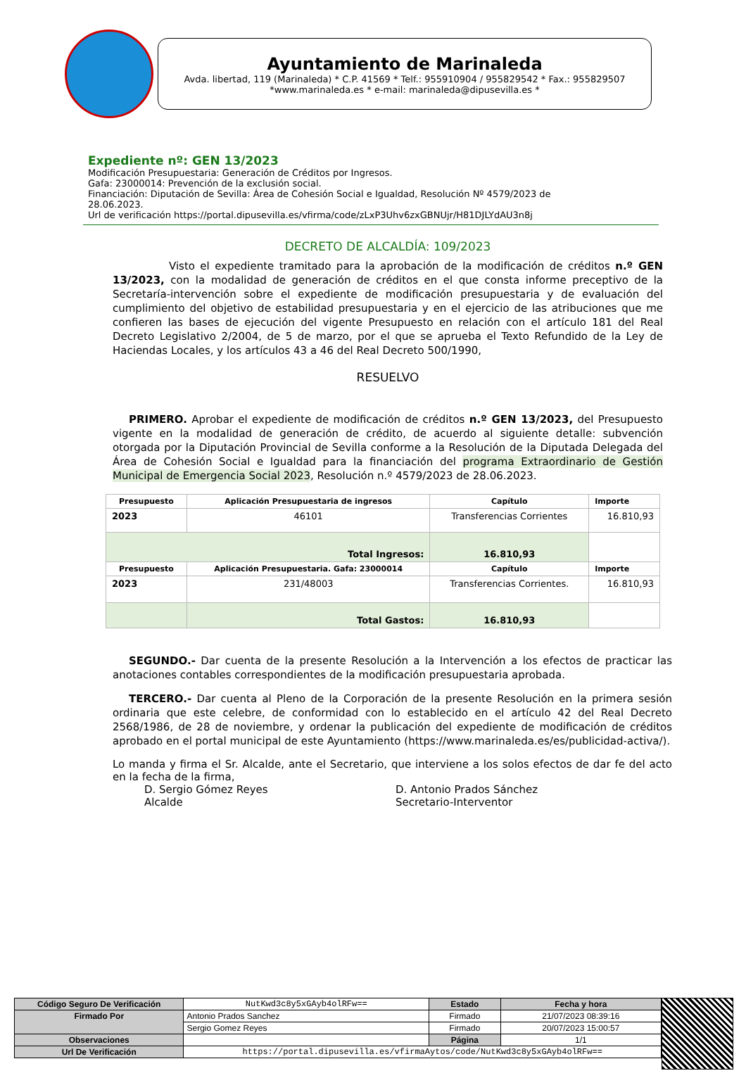Ayuntamiento de Marinaleda
Avda. libertad, 119 (Marinaleda) * C.P. 41569 * Telf.: 955910904 / 955829542 * Fax.: 955829507
*www.marinaleda.es * e-mail: marinaleda@dipusevilla.es *
Expediente nº: GEN 13/2023
Modificación Presupuestaria: Generación de Créditos por Ingresos.
Gafa: 23000014: Prevención de la exclusión social.
Financiación: Diputación de Sevilla: Área de Cohesión Social e Igualdad, Resolución Nº 4579/2023 de 28.06.2023.
Url de verificación https://portal.dipusevilla.es/vfirma/code/zLxP3Uhv6zxGBNUjr/H81DJLYdAU3n8j
DECRETO DE ALCALDÍA: 109/2023
Visto el expediente tramitado para la aprobación de la modificación de créditos n.º GEN 13/2023, con la modalidad de generación de créditos en el que consta informe preceptivo de la Secretaría-intervención sobre el expediente de modificación presupuestaria y de evaluación del cumplimiento del objetivo de estabilidad presupuestaria y en el ejercicio de las atribuciones que me confieren las bases de ejecución del vigente Presupuesto en relación con el artículo 181 del Real Decreto Legislativo 2/2004, de 5 de marzo, por el que se aprueba el Texto Refundido de la Ley de Haciendas Locales, y los artículos 43 a 46 del Real Decreto 500/1990,
RESUELVO
PRIMERO. Aprobar el expediente de modificación de créditos n.º GEN 13/2023, del Presupuesto vigente en la modalidad de generación de crédito, de acuerdo al siguiente detalle: subvención otorgada por la Diputación Provincial de Sevilla conforme a la Resolución de la Diputada Delegada del Área de Cohesión Social e Igualdad para la financiación del programa Extraordinario de Gestión Municipal de Emergencia Social 2023, Resolución n.º 4579/2023 de 28.06.2023.
| Presupuesto | Aplicación Presupuestaria de ingresos | Capítulo | Importe |
| --- | --- | --- | --- |
| 2023 | 46101 | Transferencias Corrientes | 16.810,93 |
| Total Ingresos: | | 16.810,93 | |
| Presupuesto | Aplicación Presupuestaria. Gafa: 23000014 | Capítulo | Importe |
| 2023 | 231/48003 | Transferencias Corrientes. | 16.810,93 |
| | Total Gastos: | 16.810,93 | |
SEGUNDO.- Dar cuenta de la presente Resolución a la Intervención a los efectos de practicar las anotaciones contables correspondientes de la modificación presupuestaria aprobada.
TERCERO.- Dar cuenta al Pleno de la Corporación de la presente Resolución en la primera sesión ordinaria que este celebre, de conformidad con lo establecido en el artículo 42 del Real Decreto 2568/1986, de 28 de noviembre, y ordenar la publicación del expediente de modificación de créditos aprobado en el portal municipal de este Ayuntamiento (https://www.marinaleda.es/es/publicidad-activa/).
Lo manda y firma el Sr. Alcalde, ante el Secretario, que interviene a los solos efectos de dar fe del acto en la fecha de la firma,
D. Sergio Gómez Reyes
Alcalde
D. Antonio Prados Sánchez
Secretario-Interventor
| Código Seguro De Verificación | NutKwd3c8y5xGAyb4olRFw== | Estado | Fecha y hora |
| Firmado Por | Antonio Prados Sanchez | Firmado | 21/07/2023 08:39:16 |
| | Sergio Gomez Reyes | Firmado | 20/07/2023 15:00:57 |
| Observaciones | | Página | 1/1 |
| Url De Verificación | https://portal.dipusevilla.es/vfirmaAytos/code/NutKwd3c8y5xGAyb4olRFw== | | |